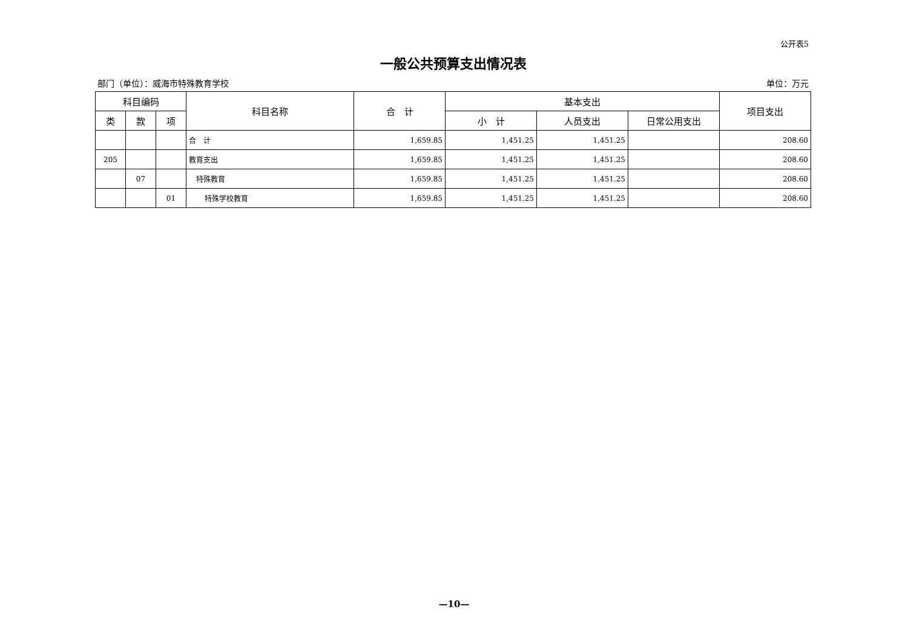公开表5
一般公共预算支出情况表
部门（单位）：威海市特殊教育学校 单位：万元
| 科目编码 | | | 科目名称 | 合 计 | 基本支出 | | | 项目支出 |
| --- | --- | --- | --- | --- | --- | --- | --- | --- |
| 类 | 款 | 项 | | | 小 计 | 人员支出 | 日常公用支出 | |
| | | | 合 计 | 1,659.85 | 1,451.25 | 1,451.25 | | 208.60 |
| 205 | | | 教育支出 | 1,659.85 | 1,451.25 | 1,451.25 | | 208.60 |
| | 07 | | 特殊教育 | 1,659.85 | 1,451.25 | 1,451.25 | | 208.60 |
| | | 01 | 特殊学校教育 | 1,659.85 | 1,451.25 | 1,451.25 | | 208.60 |
—10—